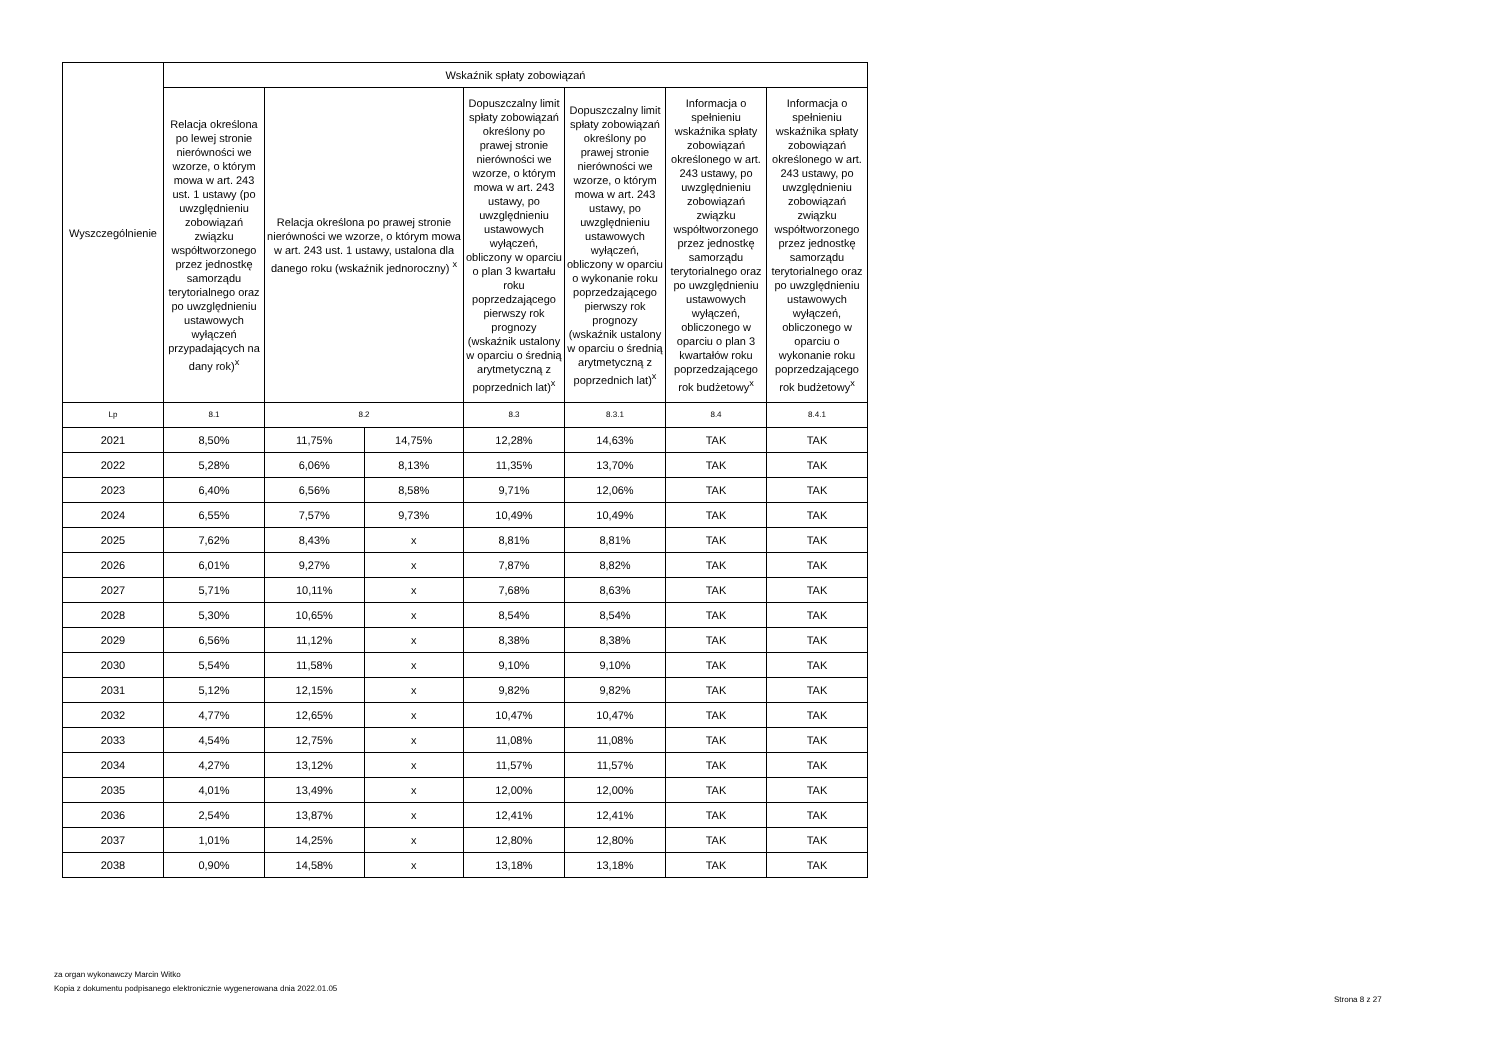| Wyszczególnienie | Wskaźnik spłaty zobowiązań | | | | | | |
| --- | --- | --- | --- | --- | --- | --- | --- |
| | Relacja określona po lewej stronie nierówności we wzorze, o którym mowa w art. 243 ust. 1 ustawy (po uwzględnieniu zobowiązań związku współtworzonego przez jednostkę samorządu terytorialnego oraz po uwzględnieniu ustawowych wyłączeń przypadających na dany rok)<sup>x</sup> | Relacja określona po prawej stronie nierówności we wzorze, o którym mowa w art. 243 ust. 1 ustawy, ustalona dla danego roku (wskaźnik jednoroczny) <sup>x</sup> | | Dopuszczalny limit spłaty zobowiązań określony po prawej stronie nierówności we wzorze, o którym mowa w art. 243 ustawy, po uwzględnieniu ustawowych wyłączeń, obliczony w oparciu o plan 3 kwartału roku poprzedzającego pierwszy rok prognozy (wskaźnik ustalony w oparciu o średnią arytmetyczną z poprzednich lat)<sup>x</sup> | Dopuszczalny limit spłaty zobowiązań określony po prawej stronie nierówności we wzorze, o którym mowa w art. 243 ustawy, po uwzględnieniu ustawowych wyłączeń, obliczony w oparciu o wykonanie roku poprzedzającego pierwszy rok prognozy (wskaźnik ustalony w oparciu o średnią arytmetyczną z poprzednich lat)<sup>x</sup> | Informacja o spełnieniu wskaźnika spłaty zobowiązań określonego w art. 243 ustawy, po uwzględnieniu zobowiązań związku współtworzonego przez jednostkę samorządu terytorialnego oraz po uwzględnieniu ustawowych wyłączeń, obliczonego w oparciu o plan 3 kwartałów roku poprzedzającego rok budżetowy<sup>x</sup> | Informacja o spełnieniu wskaźnika spłaty zobowiązań określonego w art. 243 ustawy, po uwzględnieniu zobowiązań związku współtworzonego przez jednostkę samorządu terytorialnego oraz po uwzględnieniu ustawowych wyłączeń, obliczonego w oparciu o wykonanie roku poprzedzającego rok budżetowy<sup>x</sup> |
| Lp | 8.1 | 8.2 | | 8.3 | 8.3.1 | 8.4 | 8.4.1 |
| 2021 | 8,50% | 11,75% | 14,75% | 12,28% | 14,63% | TAK | TAK |
| 2022 | 5,28% | 6,06% | 8,13% | 11,35% | 13,70% | TAK | TAK |
| 2023 | 6,40% | 6,56% | 8,58% | 9,71% | 12,06% | TAK | TAK |
| 2024 | 6,55% | 7,57% | 9,73% | 10,49% | 10,49% | TAK | TAK |
| 2025 | 7,62% | 8,43% | x | 8,81% | 8,81% | TAK | TAK |
| 2026 | 6,01% | 9,27% | x | 7,87% | 8,82% | TAK | TAK |
| 2027 | 5,71% | 10,11% | x | 7,68% | 8,63% | TAK | TAK |
| 2028 | 5,30% | 10,65% | x | 8,54% | 8,54% | TAK | TAK |
| 2029 | 6,56% | 11,12% | x | 8,38% | 8,38% | TAK | TAK |
| 2030 | 5,54% | 11,58% | x | 9,10% | 9,10% | TAK | TAK |
| 2031 | 5,12% | 12,15% | x | 9,82% | 9,82% | TAK | TAK |
| 2032 | 4,77% | 12,65% | x | 10,47% | 10,47% | TAK | TAK |
| 2033 | 4,54% | 12,75% | x | 11,08% | 11,08% | TAK | TAK |
| 2034 | 4,27% | 13,12% | x | 11,57% | 11,57% | TAK | TAK |
| 2035 | 4,01% | 13,49% | x | 12,00% | 12,00% | TAK | TAK |
| 2036 | 2,54% | 13,87% | x | 12,41% | 12,41% | TAK | TAK |
| 2037 | 1,01% | 14,25% | x | 12,80% | 12,80% | TAK | TAK |
| 2038 | 0,90% | 14,58% | x | 13,18% | 13,18% | TAK | TAK |
za organ wykonawczy Marcin Witko
Kopia z dokumentu podpisanego elektronicznie wygenerowana dnia 2022.01.05
Strona 8 z 27